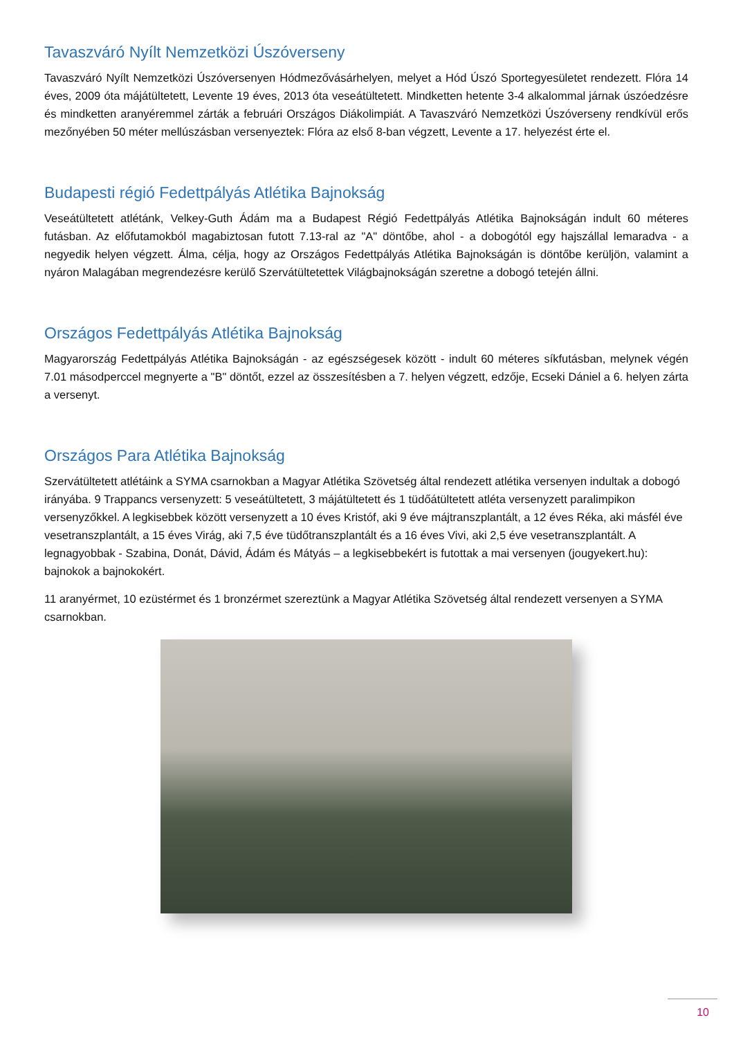Tavaszváró Nyílt Nemzetközi Úszóverseny
Tavaszváró Nyílt Nemzetközi Úszóversenyen Hódmezővásárhelyen, melyet a Hód Úszó Sportegyesületet rendezett. Flóra 14 éves, 2009 óta májátültetett, Levente 19 éves, 2013 óta veseátültetett. Mindketten hetente 3-4 alkalommal járnak úszóedzésre és mindketten aranyéremmel zárták a februári Országos Diákolimpiát. A Tavaszváró Nemzetközi Úszóverseny rendkívül erős mezőnyében 50 méter mellúszásban versenyeztek: Flóra az első 8-ban végzett, Levente a 17. helyezést érte el.
Budapesti régió Fedettpályás Atlétika Bajnokság
Veseátültetett atlétánk, Velkey-Guth Ádám ma a Budapest Régió Fedettpályás Atlétika Bajnokságán indult 60 méteres futásban. Az előfutamokból magabiztosan futott 7.13-ral az "A" döntőbe, ahol - a dobogótól egy hajszállal lemaradva - a negyedik helyen végzett. Álma, célja, hogy az Országos Fedettpályás Atlétika Bajnokságán is döntőbe kerüljön, valamint a nyáron Malagában megrendezésre kerülő Szervátültetettek Világbajnokságán szeretne a dobogó tetején állni.
Országos Fedettpályás Atlétika Bajnokság
Magyarország Fedettpályás Atlétika Bajnokságán - az egészségesek között - indult 60 méteres síkfutásban, melynek végén 7.01 másodperccel megnyerte a "B" döntőt, ezzel az összesítésben a 7. helyen végzett, edzője, Ecseki Dániel a 6. helyen zárta a versenyt.
Országos Para Atlétika Bajnokság
Szervátültetett atlétáink a SYMA csarnokban a Magyar Atlétika Szövetség által rendezett atlétika versenyen indultak a dobogó irányába. 9 Trappancs versenyzett: 5 veseátültetett, 3 májátültetett és 1 tüdőátültetett atléta versenyzett paralimpikon versenyzőkkel. A legkisebbek között versenyzett a 10 éves Kristóf, aki 9 éve májtranszplantált, a 12 éves Réka, aki másfél éve vesetranszplantált, a 15 éves Virág, aki 7,5 éve tüdőtranszplantált és a 16 éves Vivi, aki 2,5 éve vesetranszplantált. A legnagyobbak - Szabina, Donát, Dávid, Ádám és Mátyás – a legkisebbekért is futottak a mai versenyen (jougyekert.hu): bajnokok a bajnokokért.
11 aranyérmet, 10 ezüstérmet és 1 bronzérmet szereztünk a Magyar Atlétika Szövetség által rendezett versenyen a SYMA csarnokban.
10